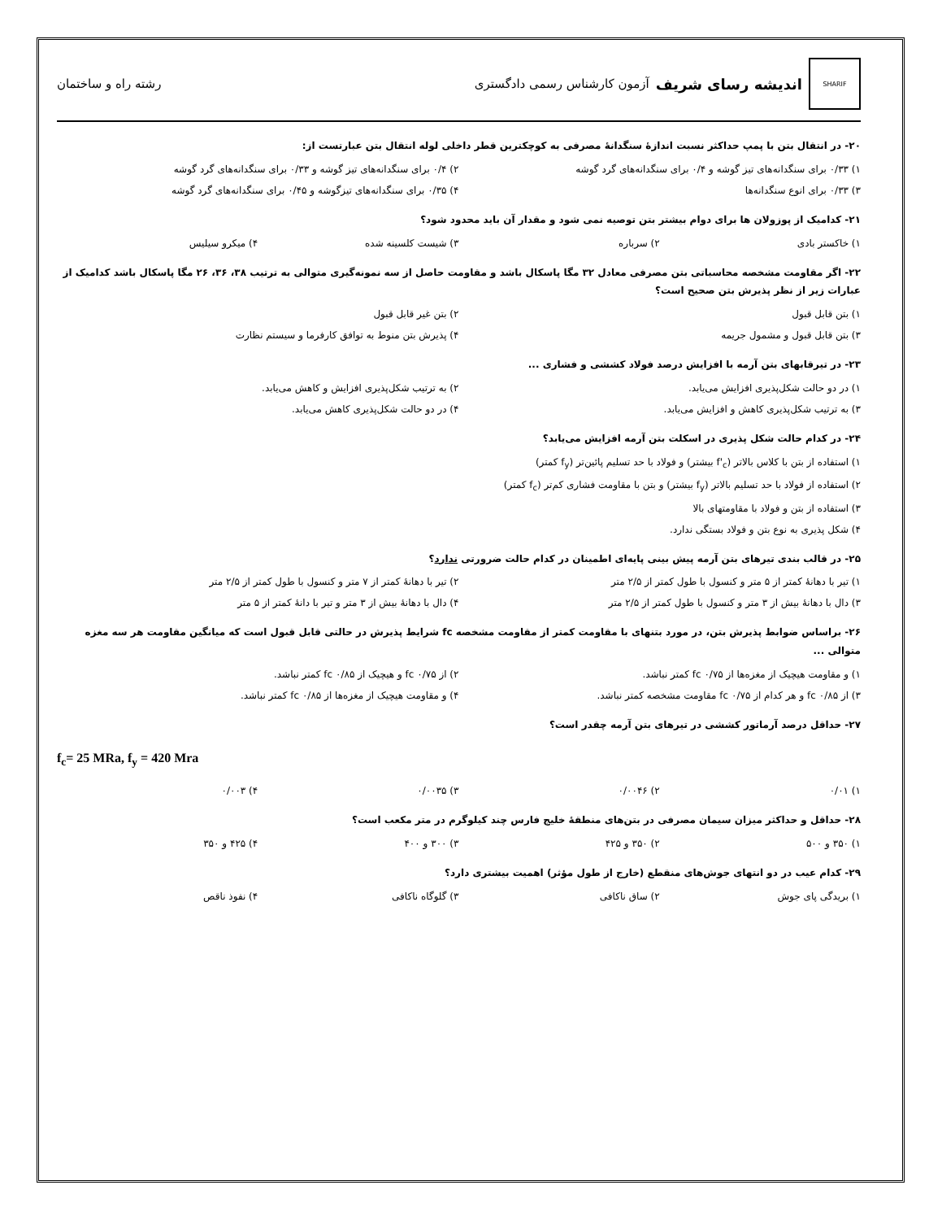SHARIF
اندیشه رسای شریف آزمون کارشناس رسمی دادگستری
رشته راه و ساختمان
۲۰- در انتقال بتن با پمپ حداکثر نسبت اندازهٔ سنگدانهٔ مصرفی به کوچکترین قطر داخلی لوله انتقال بتن عبارتست از:
۱) ۰/۳۳ برای سنگدانه‌های تیز گوشه و ۰/۴ برای سنگدانه‌های گرد گوشه
۲) ۰/۴ برای سنگدانه‌های تیز گوشه و ۰/۳۳ برای سنگدانه‌های گرد گوشه
۳) ۰/۳۳ برای انوع سنگدانه‌ها
۴) ۰/۳۵ برای سنگدانه‌های تیزگوشه و ۰/۴۵ برای سنگدانه‌های گرد گوشه
۲۱- کدامیک از پوزولان ها برای دوام بیشتر بتن توصیه نمی شود و مقدار آن باید محدود شود؟
۱) خاکستر بادی
۲) سرباره
۳) شیست کلسینه شده
۴) میکرو سیلیس
۲۲- اگر مقاومت مشخصه محاسباتی بتن مصرفی معادل ۳۲ مگا پاسکال باشد و مقاومت حاصل از سه نمونه‌گیری متوالی به ترتیب ۳۸، ۳۶، ۲۶ مگا پاسکال باشد کدامیک از عبارات زیر از نظر پذیرش بتن صحیح است؟
۱) بتن قابل قبول
۲) بتن غیر قابل قبول
۳) بتن قابل قبول و مشمول جریمه
۴) پذیرش بتن منوط به توافق کارفرما و سیستم نظارت
۲۳- در تیرقابهای بتن آرمه با افزایش درصد فولاد کششی و فشاری ...
۱) در دو حالت شکل‌پذیری افزایش می‌یابد.
۲) به ترتیب شکل‌پذیری افزایش و کاهش می‌یابد.
۳) به ترتیب شکل‌پذیری کاهش و افزایش می‌یابد.
۴) در دو حالت شکل‌پذیری کاهش می‌یابد.
۲۴- در کدام حالت شکل پذیری در اسکلت بتن آرمه افزایش می‌یابد؟
۱) استفاده از بتن با کلاس بالاتر (f'<sub>c</sub> بیشتر) و فولاد با حد تسلیم پائین‌تر (f<sub>y</sub> کمتر)
۲) استفاده از فولاد با حد تسلیم بالاتر (f<sub>y</sub> بیشتر) و بتن با مقاومت فشاری کم‌تر (f<sub>c</sub> کمتر)
۳) استفاده از بتن و فولاد با مقاومتهای بالا
۴) شکل پذیری به نوع بتن و فولاد بستگی ندارد.
۲۵- در قالب بندی تیرهای بتن آرمه پیش بینی پایه‌ای اطمینان در کدام حالت ضرورتی ندارد؟
۱) تیر با دهانهٔ کمتر از ۵ متر و کنسول با طول کمتر از ۲/۵ متر
۲) تیر با دهانهٔ کمتر از ۷ متر و کنسول با طول کمتر از ۲/۵ متر
۳) دال با دهانهٔ بیش از ۳ متر و کنسول با طول کمتر از ۲/۵ متر
۴) دال با دهانهٔ بیش از ۳ متر و تیر با دانهٔ کمتر از ۵ متر
۲۶- براساس ضوابط پذیرش بتن، در مورد بتنهای با مقاومت کمتر از مقاومت مشخصه fc شرایط پذیرش در حالتی قابل قبول است که میانگین مقاومت هر سه مغزه متوالی ...
۱) و مقاومت هیچیک از مغزه‌ها از fc ۰/۷۵ کمتر نباشد.
۲) از fc ۰/۷۵ و هیچیک از fc ۰/۸۵ کمتر نباشد.
۳) از fc ۰/۸۵ و هر کدام از fc ۰/۷۵ مقاومت مشخصه کمتر نباشد.
۴) و مقاومت هیچیک از مغزه‌ها از fc ۰/۸۵ کمتر نباشد.
۲۷- حداقل درصد آرماتور کششی در تیرهای بتن آرمه چقدر است؟
f<sub>c</sub>= 25 MRa, f<sub>y</sub> = 420 Mra
۱) ۰/۰۱
۲) ۰/۰۰۴۶
۳) ۰/۰۰۳۵
۴) ۰/۰۰۳
۲۸- حداقل و حداکثر میزان سیمان مصرفی در بتن‌های منطقهٔ خلیج فارس چند کیلوگرم در متر مکعب است؟
۱) ۳۵۰ و ۵۰۰
۲) ۳۵۰ و ۴۲۵
۳) ۳۰۰ و ۴۰۰
۴) ۴۲۵ و ۳۵۰
۲۹- کدام عیب در دو انتهای جوش‌های منقطع (خارج از طول مؤثر) اهمیت بیشتری دارد؟
۱) بریدگی پای جوش
۲) ساق ناکافی
۳) گلوگاه ناکافی
۴) نفوذ ناقص